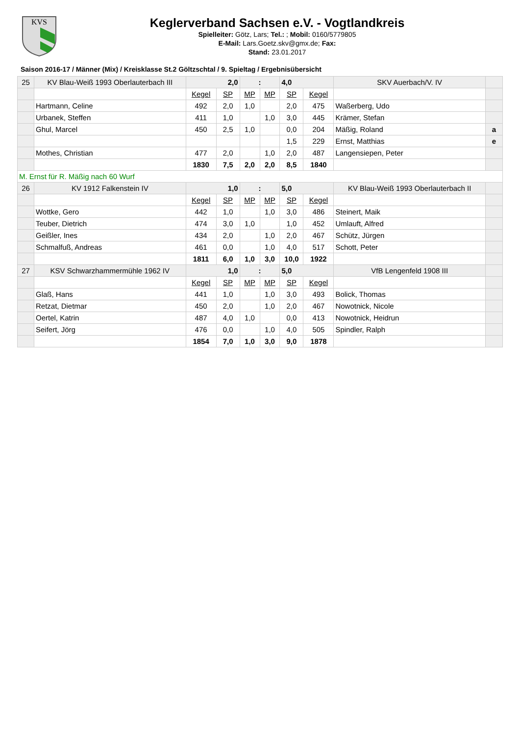KVS
Keglerverband Sachsen e.V. - Vogtlandkreis
Spielleiter: Götz, Lars; Tel.: ; Mobil: 0160/5779805
E-Mail: Lars.Goetz.skv@gmx.de; Fax:
Stand: 23.01.2017
Saison 2016-17 / Männer (Mix) / Kreisklasse St.2 Göltzschtal / 9. Spieltag / Ergebnisübersicht
| 25 | KV Blau-Weiß 1993 Oberlauterbach III | 2,0 | | : | | 4,0 | | SKV Auerbach/V. IV | |
| | | Kegel | SP | MP | MP | SP | Kegel | | |
| | Hartmann, Celine | 492 | 2,0 | 1,0 | | 2,0 | 475 | Waßerberg, Udo | |
| | Urbanek, Steffen | 411 | 1,0 | | 1,0 | 3,0 | 445 | Krämer, Stefan | |
| | Ghul, Marcel | 450 | 2,5 | 1,0 | | 0,0 | 204 | Mäßig, Roland | a |
| | | | | | | 1,5 | 229 | Ernst, Matthias | e |
| | Mothes, Christian | 477 | 2,0 | | 1,0 | 2,0 | 487 | Langensiepen, Peter | |
| | | 1830 | 7,5 | 2,0 | 2,0 | 8,5 | 1840 | | |
| M. Ernst für R. Mäßig nach 60 Wurf | | | | | | | | | |
| 26 | KV 1912 Falkenstein IV | 1,0 | | : | | 5,0 | | KV Blau-Weiß 1993 Oberlauterbach II | |
| | | Kegel | SP | MP | MP | SP | Kegel | | |
| | Wottke, Gero | 442 | 1,0 | | 1,0 | 3,0 | 486 | Steinert, Maik | |
| | Teuber, Dietrich | 474 | 3,0 | 1,0 | | 1,0 | 452 | Umlauft, Alfred | |
| | Geißler, Ines | 434 | 2,0 | | 1,0 | 2,0 | 467 | Schütz, Jürgen | |
| | Schmalfuß, Andreas | 461 | 0,0 | | 1,0 | 4,0 | 517 | Schott, Peter | |
| | | 1811 | 6,0 | 1,0 | 3,0 | 10,0 | 1922 | | |
| 27 | KSV Schwarzhammermühle 1962 IV | 1,0 | | : | | 5,0 | | VfB Lengenfeld 1908 III | |
| | | Kegel | SP | MP | MP | SP | Kegel | | |
| | Glaß, Hans | 441 | 1,0 | | 1,0 | 3,0 | 493 | Bolick, Thomas | |
| | Retzat, Dietmar | 450 | 2,0 | | 1,0 | 2,0 | 467 | Nowotnick, Nicole | |
| | Oertel, Katrin | 487 | 4,0 | 1,0 | | 0,0 | 413 | Nowotnick, Heidrun | |
| | Seifert, Jörg | 476 | 0,0 | | 1,0 | 4,0 | 505 | Spindler, Ralph | |
| | | 1854 | 7,0 | 1,0 | 3,0 | 9,0 | 1878 | | |